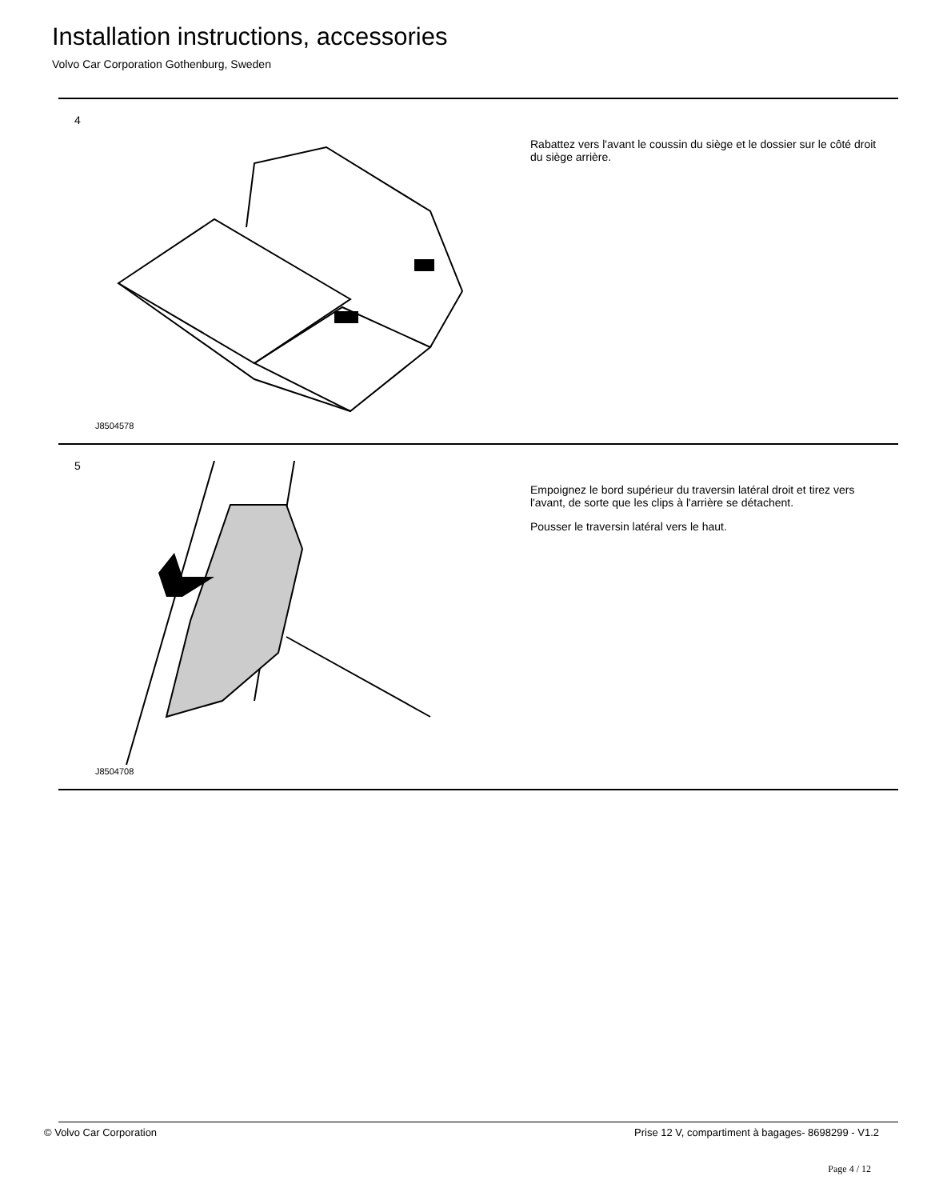Installation instructions, accessories
Volvo Car Corporation Gothenburg, Sweden
4
J8504578
Rabattez vers l'avant le coussin du siège et le dossier sur le côté droit du siège arrière.
5
J8504708
Empoignez le bord supérieur du traversin latéral droit et tirez vers l'avant, de sorte que les clips à l'arrière se détachent.
Pousser le traversin latéral vers le haut.
© Volvo Car Corporation
Prise 12 V, compartiment à bagages- 8698299 - V1.2
Page 4 / 12